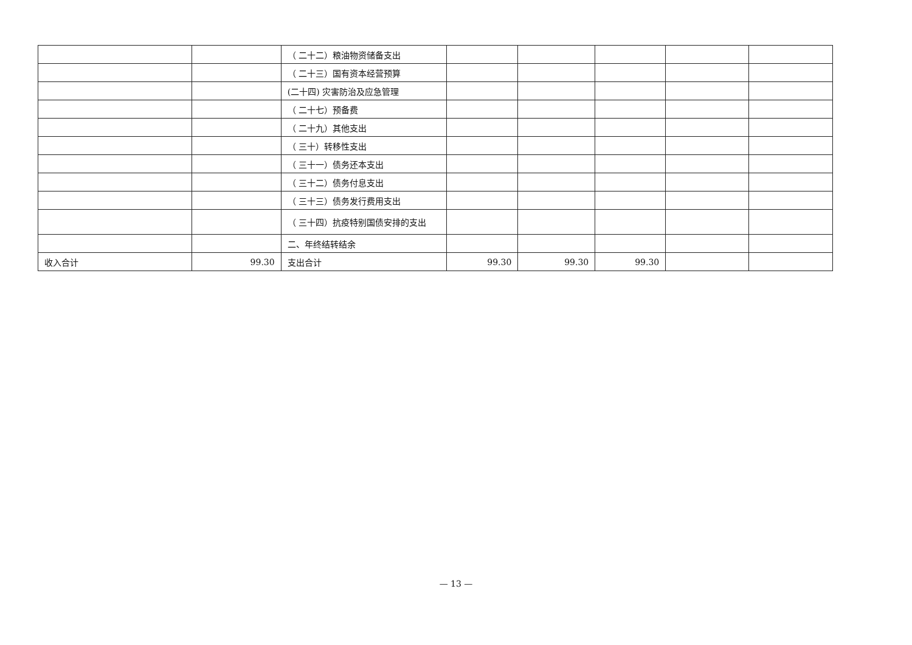| | | （ 二十二）粮油物资储备支出 | | | | | |
| | | （ 二十三）国有资本经营预算 | | | | | |
| | | (二十四) 灾害防治及应急管理 | | | | | |
| | | （ 二十七）预备费 | | | | | |
| | | （ 二十九）其他支出 | | | | | |
| | | （ 三十）转移性支出 | | | | | |
| | | （ 三十一）债务还本支出 | | | | | |
| | | （ 三十二）债务付息支出 | | | | | |
| | | （ 三十三）债务发行费用支出 | | | | | |
| | | （ 三十四）抗疫特别国债安排的支出 | | | | | |
| | | 二、年终结转结余 | | | | | |
| 收入合计 | 99.30 | 支出合计 | 99.30 | 99.30 | 99.30 | | |
— 13 —